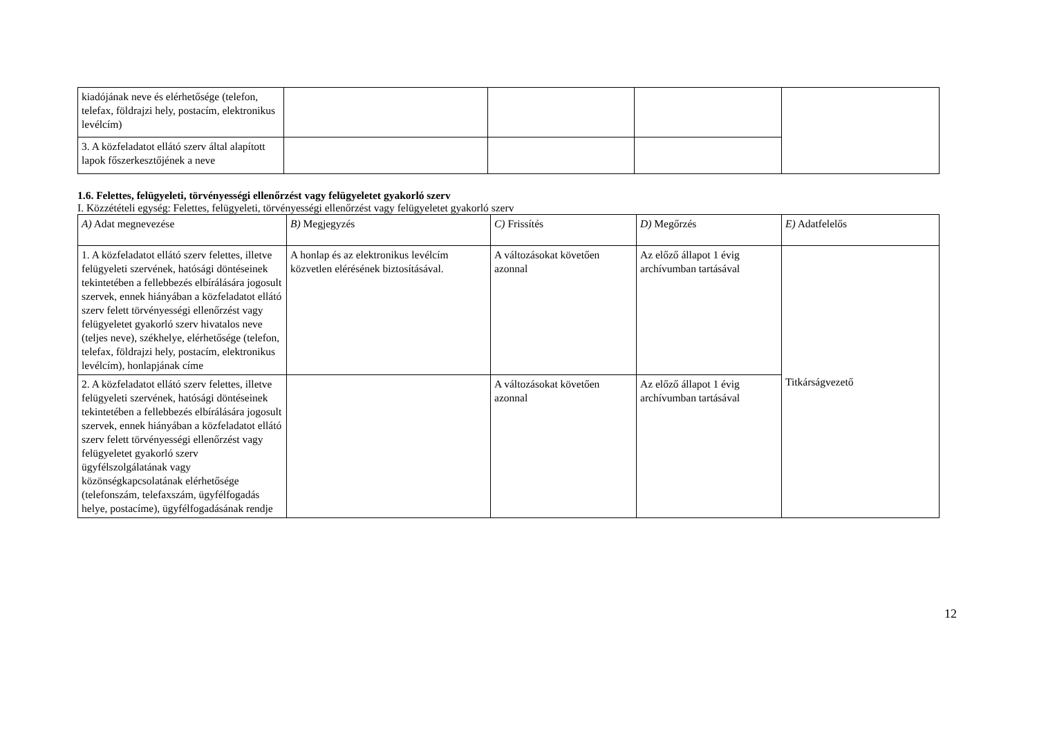| kiadójának neve és elérhetősége (telefon, telefax, földrajzi hely, postacím, elektronikus levélcím) | | | | |
| 3. A közfeladatot ellátó szerv által alapított lapok főszerkesztőjének a neve | | | | |
1.6. Felettes, felügyeleti, törvényességi ellenőrzést vagy felügyeletet gyakorló szerv
I. Közzétételi egység: Felettes, felügyeleti, törvényességi ellenőrzést vagy felügyeletet gyakorló szerv
| A) Adat megnevezése | B) Megjegyzés | C) Frissítés | D) Megőrzés | E) Adatfelelős |
| 1. A közfeladatot ellátó szerv felettes, illetve felügyeleti szervének, hatósági döntéseinek tekintetében a fellebbezés elbírálására jogosult szervek, ennek hiányában a közfeladatot ellátó szerv felett törvényességi ellenőrzést vagy felügyeletet gyakorló szerv hivatalos neve (teljes neve), székhelye, elérhetősége (telefon, telefax, földrajzi hely, postacím, elektronikus levélcím), honlapjának címe | A honlap és az elektronikus levélcím közvetlen elérésének biztosításával. | A változásokat követően azonnal | Az előző állapot 1 évig archívumban tartásával | Titkárságvezető |
| 2. A közfeladatot ellátó szerv felettes, illetve felügyeleti szervének, hatósági döntéseinek tekintetében a fellebbezés elbírálására jogosult szervek, ennek hiányában a közfeladatot ellátó szerv felett törvényességi ellenőrzést vagy felügyeletet gyakorló szerv ügyfélszolgálatának vagy közönségkapcsolatának elérhetősége (telefonszám, telefaxszám, ügyfélfogadás helye, postacíme), ügyfélfogadásának rendje | | A változásokat követően azonnal | Az előző állapot 1 évig archívumban tartásával | |
12